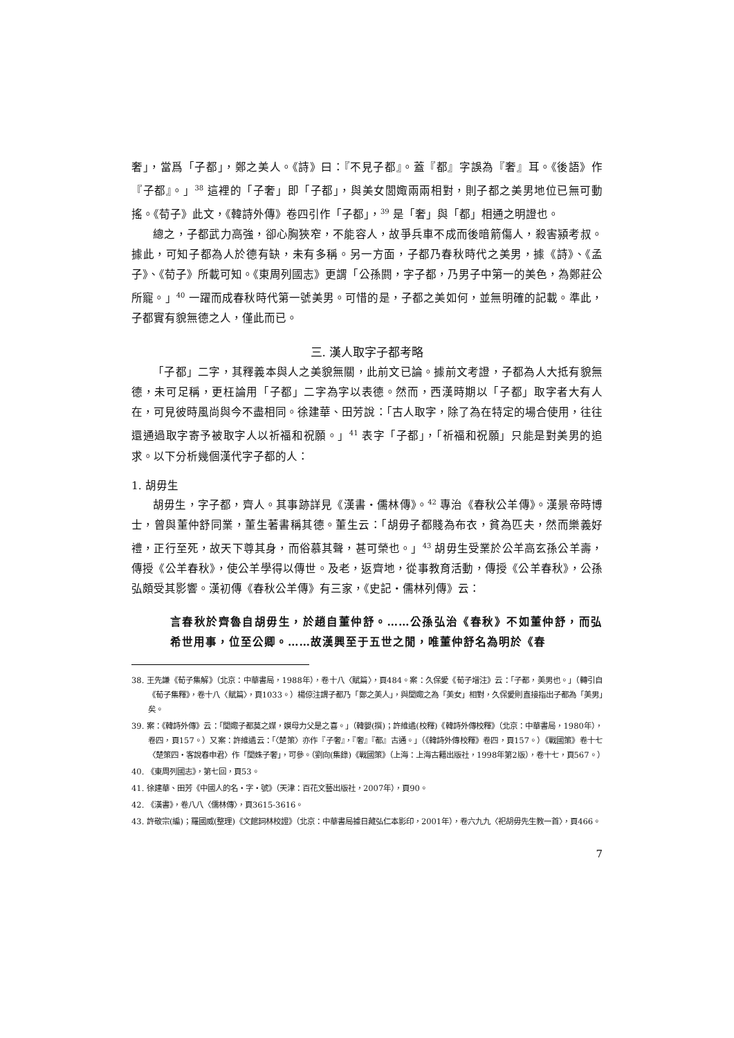奢」，當爲「子都」，鄭之美人。《詩》曰：『不見子都』。蓋『都』字誤為『奢』耳。《後語》作『子都』。」<sup>38</sup> 這裡的「子奢」即「子都」，與美女閭娵兩兩相對，則子都之美男地位已無可動搖。《荀子》此文，《韓詩外傳》卷四引作「子都」，<sup>39</sup> 是「奢」與「都」相通之明證也。
總之，子都武力高強，卻心胸狹窄，不能容人，故爭兵車不成而後暗箭傷人，殺害潁考叔。據此，可知子都為人於德有缺，未有多稱。另一方面，子都乃春秋時代之美男，據《詩》、《孟子》、《荀子》所載可知。《東周列國志》更謂「公孫閼，字子都，乃男子中第一的美色，為鄭莊公所寵。」<sup>40</sup> 一躍而成春秋時代第一號美男。可惜的是，子都之美如何，並無明確的記載。準此，子都實有貌無德之人，僅此而已。
三. 漢人取字子都考略
「子都」二字，其釋義本與人之美貌無關，此前文已論。據前文考證，子都為人大抵有貌無德，未可足稱，更枉論用「子都」二字為字以表德。然而，西漢時期以「子都」取字者大有人在，可見彼時風尚與今不盡相同。徐建華、田芳說：「古人取字，除了為在特定的場合使用，往往還通過取字寄予被取字人以祈福和祝願。」<sup>41</sup> 表字「子都」，「祈福和祝願」只能是對美男的追求。以下分析幾個漢代字子都的人：
1. 胡毋生
胡毋生，字子都，齊人。其事跡詳見《漢書・儒林傳》。<sup>42</sup> 專治《春秋公羊傳》。漢景帝時博士，曾與董仲舒同業，董生著書稱其德。董生云：「胡毋子都賤為布衣，貧為匹夫，然而樂義好禮，正行至死，故天下尊其身，而俗慕其聲，甚可榮也。」<sup>43</sup> 胡毋生受業於公羊高玄孫公羊壽，傳授《公羊春秋》，使公羊學得以傳世。及老，返齊地，從事教育活動，傳授《公羊春秋》，公孫弘頗受其影響。漢初傳《春秋公羊傳》有三家，《史記・儒林列傳》云：
言春秋於齊魯自胡毋生，於趙自董仲舒。……公孫弘治《春秋》不如董仲舒，而弘希世用事，位至公卿。……故漢興至于五世之閒，唯董仲舒名為明於《春
38. 王先謙《荀子集解》（北京：中華書局，1988年），卷十八〈賦篇〉，頁484。案：久保愛《荀子增注》云：「子都，美男也。」（轉引自《荀子集釋》，卷十八〈賦篇〉，頁1033。）楊倞注謂子都乃「鄭之美人」，與閭娵之為「美女」相對，久保愛則直接指出子都為「美男」矣。
39. 案：《韓詩外傳》云：「閭娵子都莫之媒，嫫母力父是之喜。」（韓嬰(撰)；許維遹(校釋)《韓詩外傳校釋》（北京：中華書局，1980年），卷四，頁157。）又案：許維遹云：「〈楚策〉亦作『子奢』，『奢』『都』古通。」（《韓詩外傳校釋》卷四，頁157。）《戰國策》卷十七〈楚策四・客說春申君〉作「閭姝子奢」，可參。（劉向(集錄)《戰國策》（上海：上海古籍出版社，1998年第2版），卷十七，頁567。）
40. 《東周列國志》，第七回，頁53。
41. 徐建華、田芳《中國人的名・字・號》（天津：百花文藝出版社，2007年），頁90。
42. 《漢書》，卷八八〈儒林傳〉，頁3615-3616。
43. 許敬宗(編)；羅國威(整理)《文館詞林校證》（北京：中華書局據日藏弘仁本影印，2001年），卷六九九〈祀胡毋先生教一首〉，頁466。
7